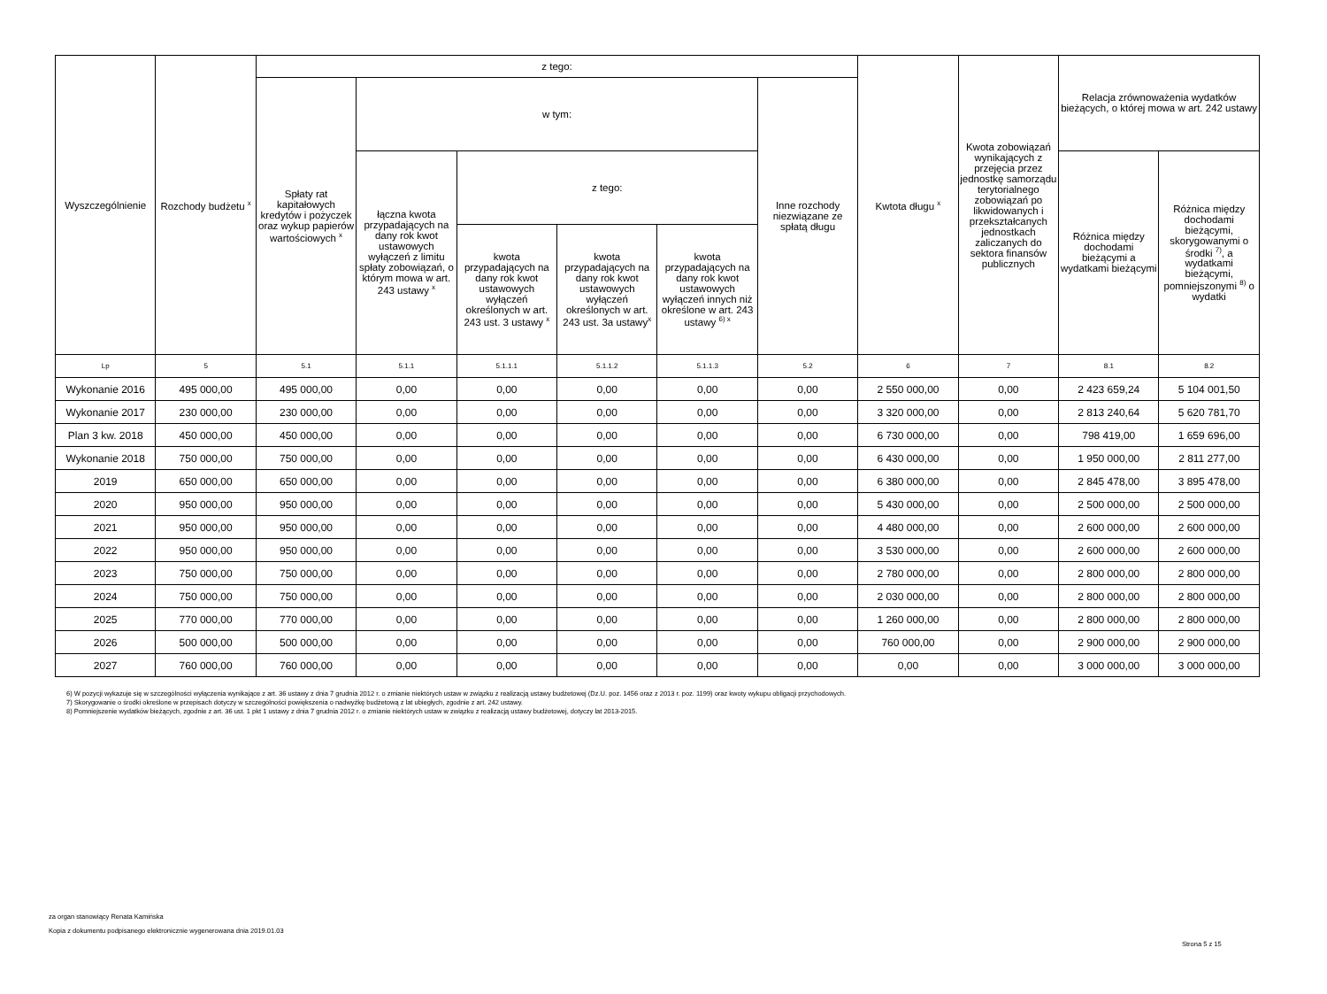| Wyszczególnienie | Rozchody budżetu <sup>x</sup> | z tego: | | | | | | Kwtota długu <sup>x</sup> | Kwota zobowiązań wynikających z przejęcia przez jednostkę samorządu terytorialnego zobowiązań po likwidowanych i przekształcanych jednostkach zaliczanych do sektora finansów publicznych | Relacja zrównoważenia wydatków bieżących, o której mowa w art. 242 ustawy | |
| --- | --- | --- | --- | --- | --- | --- | --- | --- | --- | --- | --- |
| | | Spłaty rat kapitałowych kredytów i pożyczek oraz wykup papierów wartościowych <sup>x</sup> | w tym: | | | | Inne rozchody niezwiązane ze spłatą długu | | | | |
| | | | łączna kwota przypadających na dany rok kwot ustawowych wyłączeń z limitu spłaty zobowiązań, o którym mowa w art. 243 ustawy <sup>x</sup> | z tego: | | | | | | Różnica między dochodami bieżącymi a wydatkami bieżącymi | Różnica między dochodami bieżącymi, skorygowanymi o środki <sup>7)</sup>, a wydatkami bieżącymi, pomniejszonymi <sup>8)</sup> o wydatki |
| | | | | kwota przypadających na dany rok kwot ustawowych wyłączeń określonych w art. 243 ust. 3 ustawy <sup>x</sup> | kwota przypadających na dany rok kwot ustawowych wyłączeń określonych w art. 243 ust. 3a ustawy<sup>x</sup> | kwota przypadających na dany rok kwot ustawowych wyłączeń innych niż określone w art. 243 ustawy <sup>6) x</sup> | | | | | |
| Lp | 5 | 5.1 | 5.1.1 | 5.1.1.1 | 5.1.1.2 | 5.1.1.3 | 5.2 | 6 | 7 | 8.1 | 8.2 |
| Wykonanie 2016 | 495 000,00 | 495 000,00 | 0,00 | 0,00 | 0,00 | 0,00 | 0,00 | 2 550 000,00 | 0,00 | 2 423 659,24 | 5 104 001,50 |
| Wykonanie 2017 | 230 000,00 | 230 000,00 | 0,00 | 0,00 | 0,00 | 0,00 | 0,00 | 3 320 000,00 | 0,00 | 2 813 240,64 | 5 620 781,70 |
| Plan 3 kw. 2018 | 450 000,00 | 450 000,00 | 0,00 | 0,00 | 0,00 | 0,00 | 0,00 | 6 730 000,00 | 0,00 | 798 419,00 | 1 659 696,00 |
| Wykonanie 2018 | 750 000,00 | 750 000,00 | 0,00 | 0,00 | 0,00 | 0,00 | 0,00 | 6 430 000,00 | 0,00 | 1 950 000,00 | 2 811 277,00 |
| 2019 | 650 000,00 | 650 000,00 | 0,00 | 0,00 | 0,00 | 0,00 | 0,00 | 6 380 000,00 | 0,00 | 2 845 478,00 | 3 895 478,00 |
| 2020 | 950 000,00 | 950 000,00 | 0,00 | 0,00 | 0,00 | 0,00 | 0,00 | 5 430 000,00 | 0,00 | 2 500 000,00 | 2 500 000,00 |
| 2021 | 950 000,00 | 950 000,00 | 0,00 | 0,00 | 0,00 | 0,00 | 0,00 | 4 480 000,00 | 0,00 | 2 600 000,00 | 2 600 000,00 |
| 2022 | 950 000,00 | 950 000,00 | 0,00 | 0,00 | 0,00 | 0,00 | 0,00 | 3 530 000,00 | 0,00 | 2 600 000,00 | 2 600 000,00 |
| 2023 | 750 000,00 | 750 000,00 | 0,00 | 0,00 | 0,00 | 0,00 | 0,00 | 2 780 000,00 | 0,00 | 2 800 000,00 | 2 800 000,00 |
| 2024 | 750 000,00 | 750 000,00 | 0,00 | 0,00 | 0,00 | 0,00 | 0,00 | 2 030 000,00 | 0,00 | 2 800 000,00 | 2 800 000,00 |
| 2025 | 770 000,00 | 770 000,00 | 0,00 | 0,00 | 0,00 | 0,00 | 0,00 | 1 260 000,00 | 0,00 | 2 800 000,00 | 2 800 000,00 |
| 2026 | 500 000,00 | 500 000,00 | 0,00 | 0,00 | 0,00 | 0,00 | 0,00 | 760 000,00 | 0,00 | 2 900 000,00 | 2 900 000,00 |
| 2027 | 760 000,00 | 760 000,00 | 0,00 | 0,00 | 0,00 | 0,00 | 0,00 | 0,00 | 0,00 | 3 000 000,00 | 3 000 000,00 |
6) W pozycji wykazuje się w szczególności wyłączenia wynikające z art. 36 ustawy z dnia 7 grudnia 2012 r. o zmianie niektórych ustaw w związku z realizacją ustawy budżetowej (Dz.U. poz. 1456 oraz z 2013 r. poz. 1199) oraz kwoty wykupu obligacji przychodowych.
7) Skorygowanie o środki określone w przepisach dotyczy w szczególności powiększenia o nadwyżkę budżetową z lat ubiegłych, zgodnie z art. 242 ustawy.
8) Pomniejszenie wydatków bieżących, zgodnie z art. 36 ust. 1 pkt 1 ustawy z dnia 7 grudnia 2012 r. o zmianie niektórych ustaw w związku z realizacją ustawy budżetowej, dotyczy lat 2013-2015.
za organ stanowiący Renata Kamińska
Kopia z dokumentu podpisanego elektronicznie wygenerowana dnia 2019.01.03
Strona 5 z 15